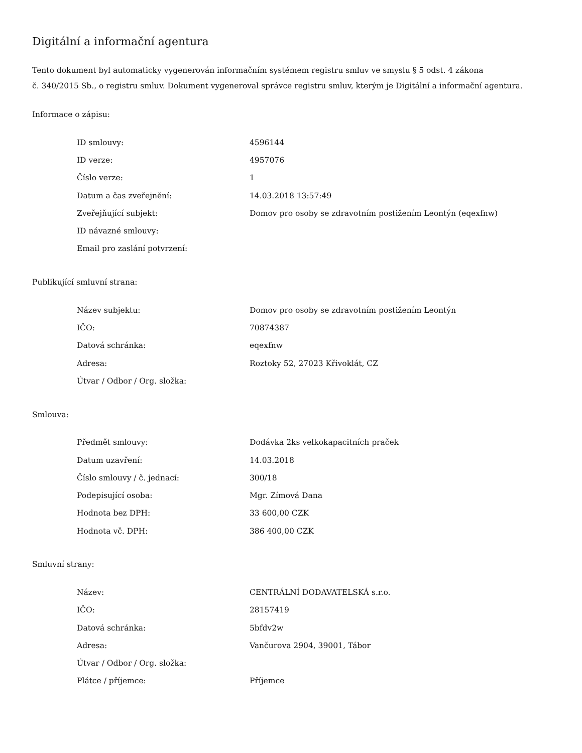Digitální a informační agentura
Tento dokument byl automaticky vygenerován informačním systémem registru smluv ve smyslu § 5 odst. 4 zákona
č. 340/2015 Sb., o registru smluv. Dokument vygeneroval správce registru smluv, kterým je Digitální a informační agentura.
Informace o zápisu:
| ID smlouvy: | 4596144 |
| ID verze: | 4957076 |
| Číslo verze: | 1 |
| Datum a čas zveřejnění: | 14.03.2018 13:57:49 |
| Zveřejňující subjekt: | Domov pro osoby se zdravotním postižením Leontýn (eqexfnw) |
| ID návazné smlouvy: | |
| Email pro zaslání potvrzení: | |
Publikující smluvní strana:
| Název subjektu: | Domov pro osoby se zdravotním postižením Leontýn |
| IČO: | 70874387 |
| Datová schránka: | eqexfnw |
| Adresa: | Roztoky 52, 27023 Křivoklát, CZ |
| Útvar / Odbor / Org. složka: | |
Smlouva:
| Předmět smlouvy: | Dodávka 2ks velkokapacitních praček |
| Datum uzavření: | 14.03.2018 |
| Číslo smlouvy / č. jednací: | 300/18 |
| Podepisující osoba: | Mgr. Zímová Dana |
| Hodnota bez DPH: | 33 600,00 CZK |
| Hodnota vč. DPH: | 386 400,00 CZK |
Smluvní strany:
| Název: | CENTRÁLNÍ DODAVATELSKÁ s.r.o. |
| IČO: | 28157419 |
| Datová schránka: | 5bfdv2w |
| Adresa: | Vančurova 2904, 39001, Tábor |
| Útvar / Odbor / Org. složka: | |
| Plátce / příjemce: | Příjemce |